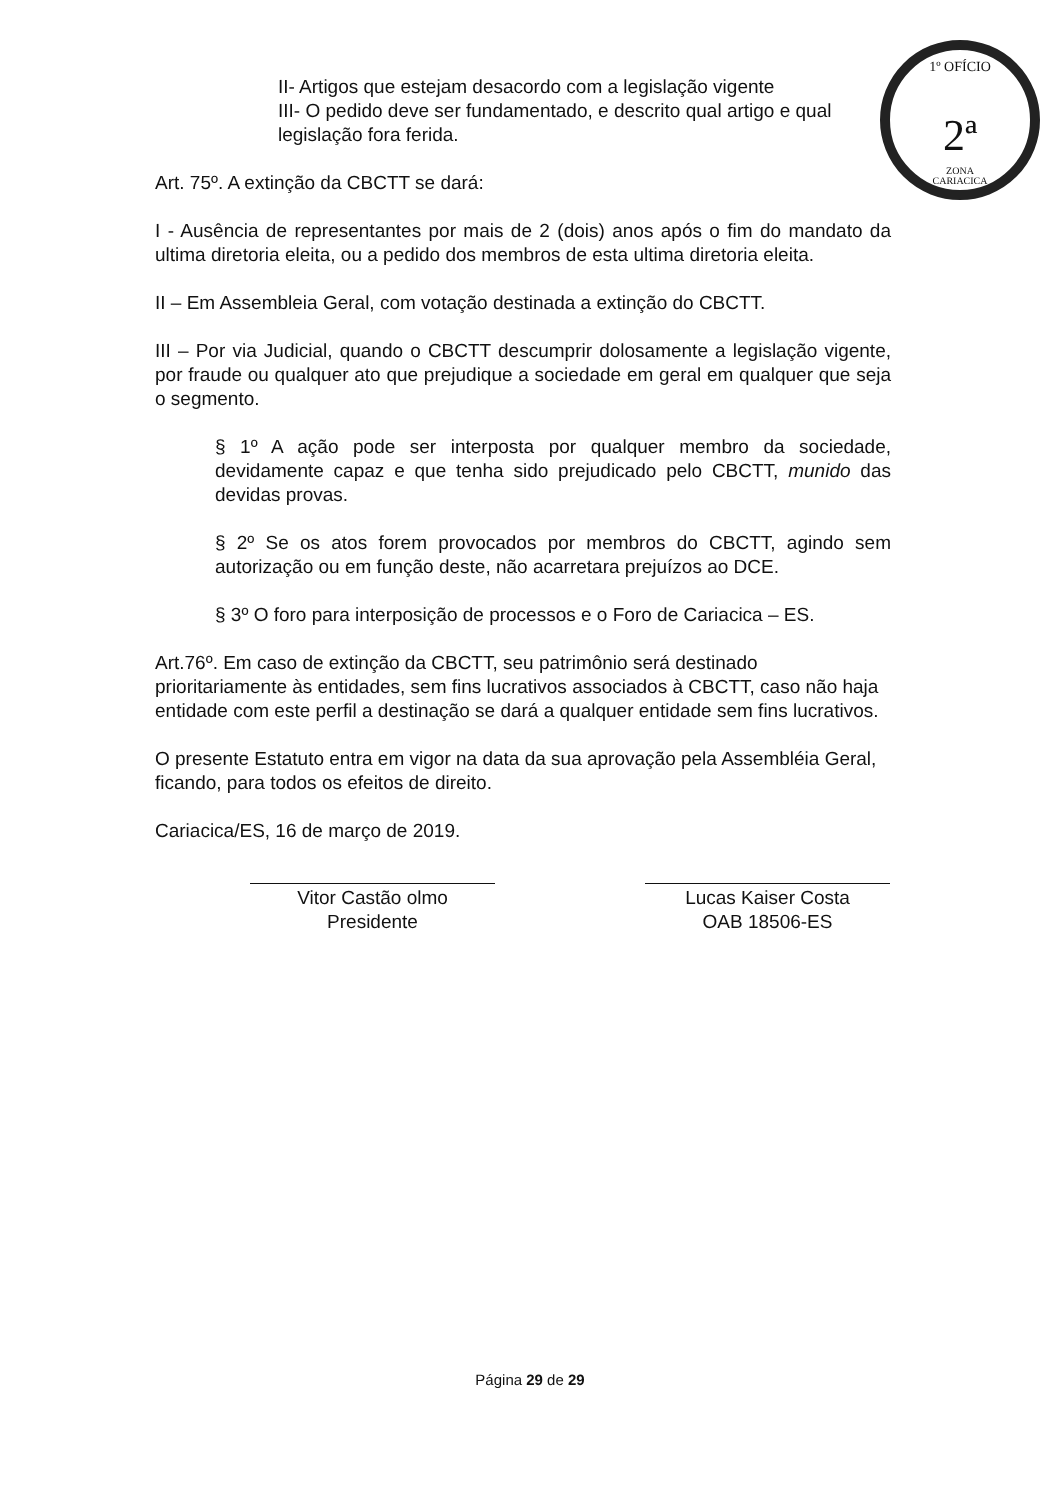1º OFÍCIO
2ª
ZONA
CARIACICA
II- Artigos que estejam desacordo com a legislação vigente
III- O pedido deve ser fundamentado, e descrito qual artigo e qual legislação fora ferida.
Art. 75º. A extinção da CBCTT se dará:
I - Ausência de representantes por mais de 2 (dois) anos após o fim do mandato da ultima diretoria eleita, ou a pedido dos membros de esta ultima diretoria eleita.
II – Em Assembleia Geral, com votação destinada a extinção do CBCTT.
III – Por via Judicial, quando o CBCTT descumprir dolosamente a legislação vigente, por fraude ou qualquer ato que prejudique a sociedade em geral em qualquer que seja o segmento.
§ 1º A ação pode ser interposta por qualquer membro da sociedade, devidamente capaz e que tenha sido prejudicado pelo CBCTT, munido das devidas provas.
§ 2º Se os atos forem provocados por membros do CBCTT, agindo sem autorização ou em função deste, não acarretara prejuízos ao DCE.
§ 3º O foro para interposição de processos e o Foro de Cariacica – ES.
Art.76º. Em caso de extinção da CBCTT, seu patrimônio será destinado prioritariamente às entidades, sem fins lucrativos associados à CBCTT, caso não haja entidade com este perfil a destinação se dará a qualquer entidade sem fins lucrativos.
O presente Estatuto entra em vigor na data da sua aprovação pela Assembléia Geral, ficando, para todos os efeitos de direito.
Cariacica/ES, 16 de março de 2019.
Vitor Castão olmo
Presidente
Lucas Kaiser Costa
OAB 18506-ES
Página 29 de 29